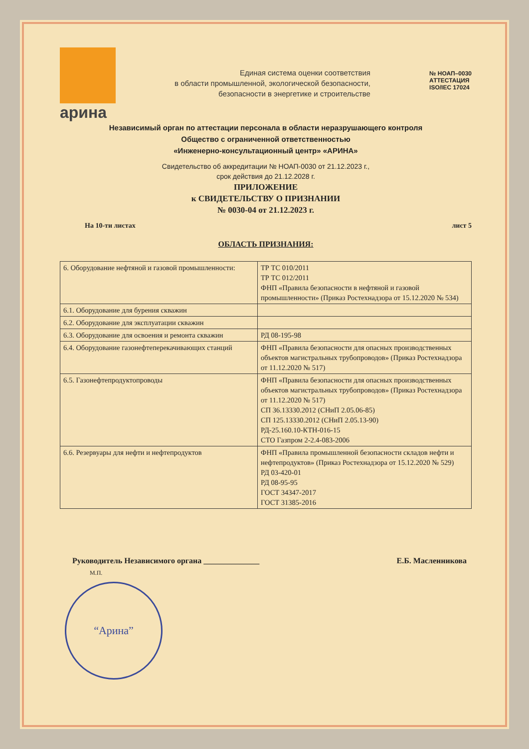арина
Единая система оценки соответствия
в области промышленной, экологической безопасности,
безопасности в энергетике и строительстве
№ НОАП–0030
АТТЕСТАЦИЯ
ISO/IEC 17024
Независимый орган по аттестации персонала в области неразрушающего контроля
Общество с ограниченной ответственностью
«Инженерно-консультационный центр» «АРИНА»
Свидетельство об аккредитации № НОАП-0030 от 21.12.2023 г.,
срок действия до 21.12.2028 г.
ПРИЛОЖЕНИЕ
к СВИДЕТЕЛЬСТВУ О ПРИЗНАНИИ
№ 0030-04 от 21.12.2023 г.
На 10-ти листах лист 5
ОБЛАСТЬ ПРИЗНАНИЯ:
| 6. Оборудование нефтяной и газовой промышленности: | ТР ТС 010/2011 ТР ТС 012/2011 ФНП «Правила безопасности в нефтяной и газовой промышленности» (Приказ Ростехнадзора от 15.12.2020 № 534) |
| 6.1. Оборудование для бурения скважин | |
| 6.2. Оборудование для эксплуатации скважин | |
| 6.3. Оборудование для освоения и ремонта скважин | РД 08-195-98 |
| 6.4. Оборудование газонефтеперекачивающих станций | ФНП «Правила безопасности для опасных производственных объектов магистральных трубопроводов» (Приказ Ростехнадзора от 11.12.2020 № 517) |
| 6.5. Газонефтепродуктопроводы | ФНП «Правила безопасности для опасных производственных объектов магистральных трубопроводов» (Приказ Ростехнадзора от 11.12.2020 № 517) СП 36.13330.2012 (СНиП 2.05.06-85) СП 125.13330.2012 (СНиП 2.05.13-90) РД-25.160.10-КТН-016-15 СТО Газпром 2-2.4-083-2006 |
| 6.6. Резервуары для нефти и нефтепродуктов | ФНП «Правила промышленной безопасности складов нефти и нефтепродуктов» (Приказ Ростехнадзора от 15.12.2020 № 529) РД 03-420-01 РД 08-95-95 ГОСТ 34347-2017 ГОСТ 31385-2016 |
Руководитель Независимого органа ______________ Е.Б. Масленникова
М.П.
“Арина”